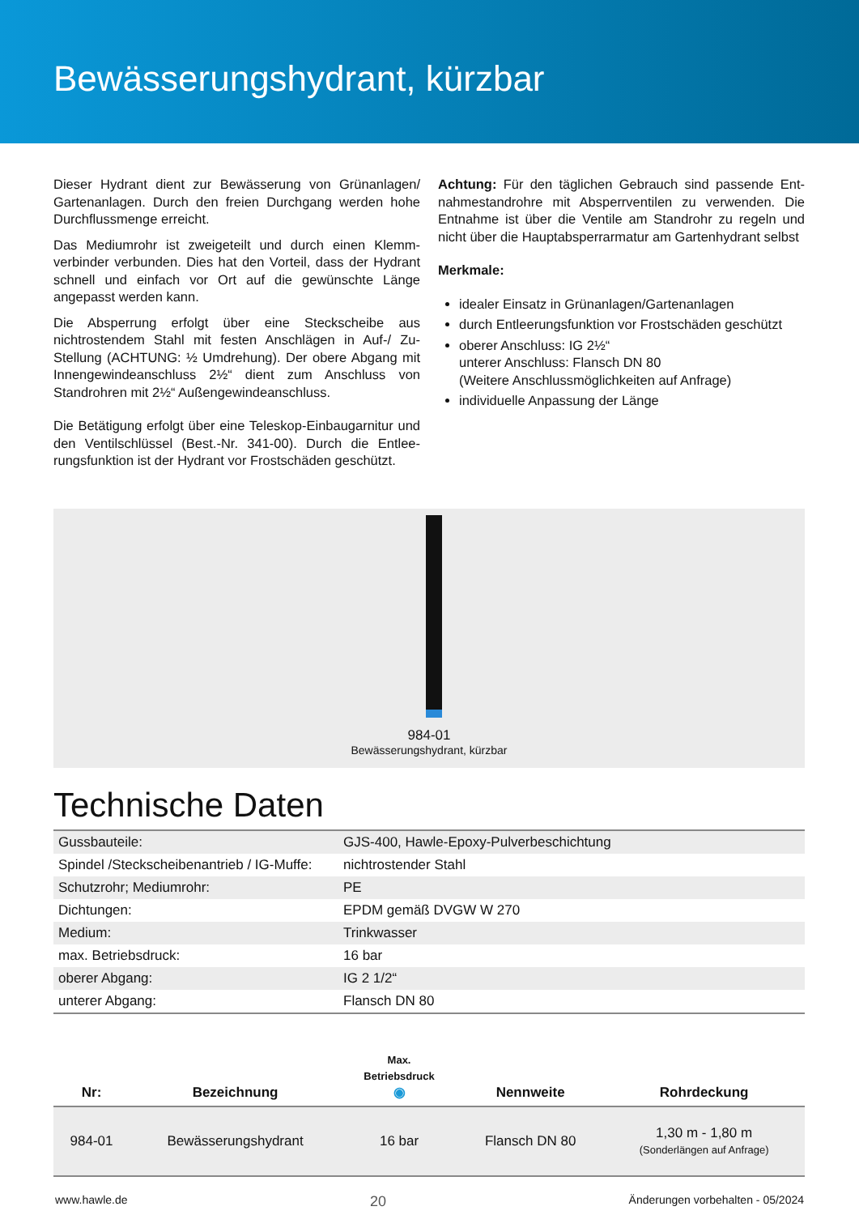Bewässerungshydrant, kürzbar
Dieser Hydrant dient zur Bewässerung von Grünanlagen/ Gartenanlagen. Durch den freien Durchgang werden hohe Durchflussmenge erreicht.
Das Mediumrohr ist zweigeteilt und durch einen Klemm­verbinder verbunden. Dies hat den Vorteil, dass der Hy­drant schnell und einfach vor Ort auf die gewünschte Län­ge angepasst werden kann.
Die Absperrung erfolgt über eine Steckscheibe aus nichtrostendem Stahl mit festen Anschlägen in Auf-/ Zu-Stellung (ACHTUNG: ½ Umdrehung). Der obere Abgang mit Innengewindeanschluss 2½“ dient zum Anschluss von Standrohren mit 2½“ Außengewindeanschluss.
Die Betätigung erfolgt über eine Teleskop-Einbaugarnitur und den Ventilschlüssel (Best.-Nr. 341-00). Durch die Entlee­rungsfunktion ist der Hydrant vor Frostschäden geschützt.
Achtung: Für den täglichen Gebrauch sind passende Ent­nahmestandrohre mit Absperrventilen zu verwenden. Die Entnahme ist über die Ventile am Standrohr zu regeln und nicht über die Hauptabsperrarmatur am Gartenhydrant selbst
Merkmale:
idealer Einsatz in Grünanlagen/Gartenanlagen
durch Entleerungsfunktion vor Frostschäden geschützt
oberer Anschluss: IG 2½“
unterer Anschluss: Flansch DN 80
(Weitere Anschlussmöglichkeiten auf Anfrage)
individuelle Anpassung der Länge
984-01
Bewässerungshydrant, kürzbar
Technische Daten
| Gussbauteile: | GJS-400, Hawle-Epoxy-Pulverbeschichtung |
| Spindel /Steckscheibenantrieb / IG-Muffe: | nichtrostender Stahl |
| Schutzrohr; Mediumrohr: | PE |
| Dichtungen: | EPDM gemäß DVGW W 270 |
| Medium: | Trinkwasser |
| max. Betriebsdruck: | 16 bar |
| oberer Abgang: | IG 2 1/2“ |
| unterer Abgang: | Flansch DN 80 |
| Nr: | Bezeichnung | Max. Betriebsdruck ◉ | Nennweite | Rohrdeckung |
| --- | --- | --- | --- | --- |
| 984-01 | Bewässerungshydrant | 16 bar | Flansch DN 80 | 1,30 m - 1,80 m (Sonderlängen auf Anfrage) |
www.hawle.de 20 Änderungen vorbehalten - 05/2024